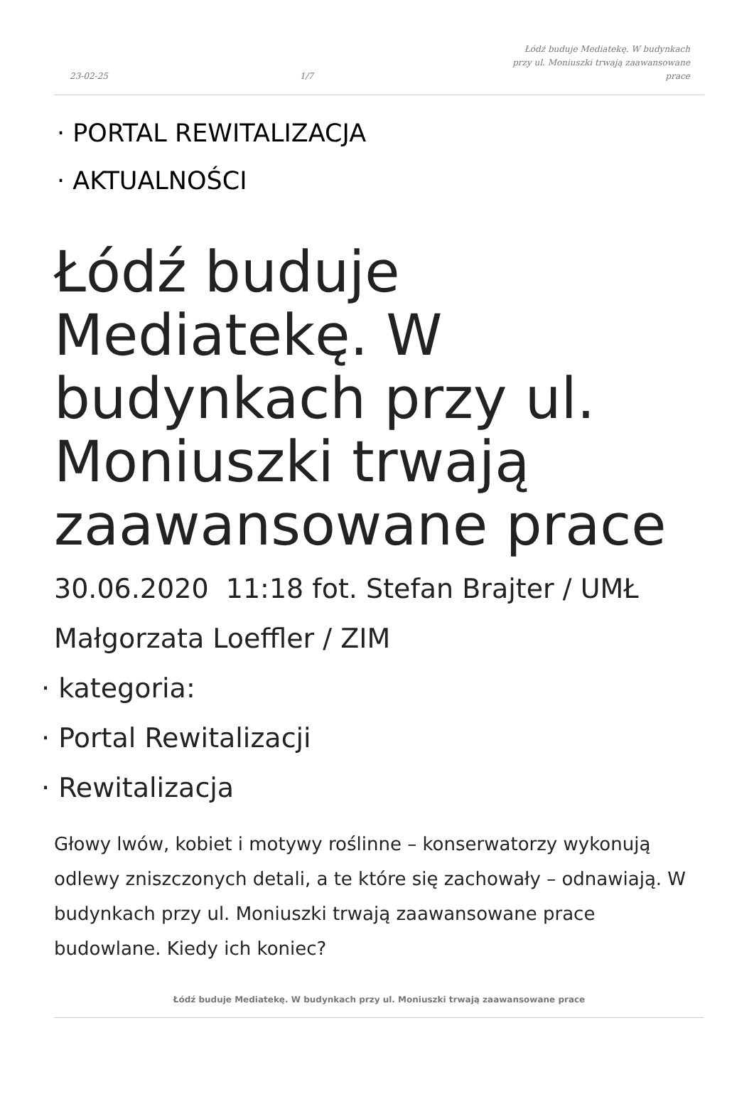23-02-25 1/7 Łódź buduje Mediatekę. W budynkach przy ul. Moniuszki trwają zaawansowane prace
· PORTAL REWITALIZACJA
· AKTUALNOŚCI
Łódź buduje Mediatekę. W budynkach przy ul. Moniuszki trwają zaawansowane prace
30.06.2020 11:18 fot. Stefan Brajter / UMŁ Małgorzata Loeffler / ZIM
· kategoria:
· Portal Rewitalizacji
· Rewitalizacja
Głowy lwów, kobiet i motywy roślinne – konserwatorzy wykonują odlewy zniszczonych detali, a te które się zachowały – odnawiają. W budynkach przy ul. Moniuszki trwają zaawansowane prace budowlane. Kiedy ich koniec?
Łódź buduje Mediatekę. W budynkach przy ul. Moniuszki trwają zaawansowane prace